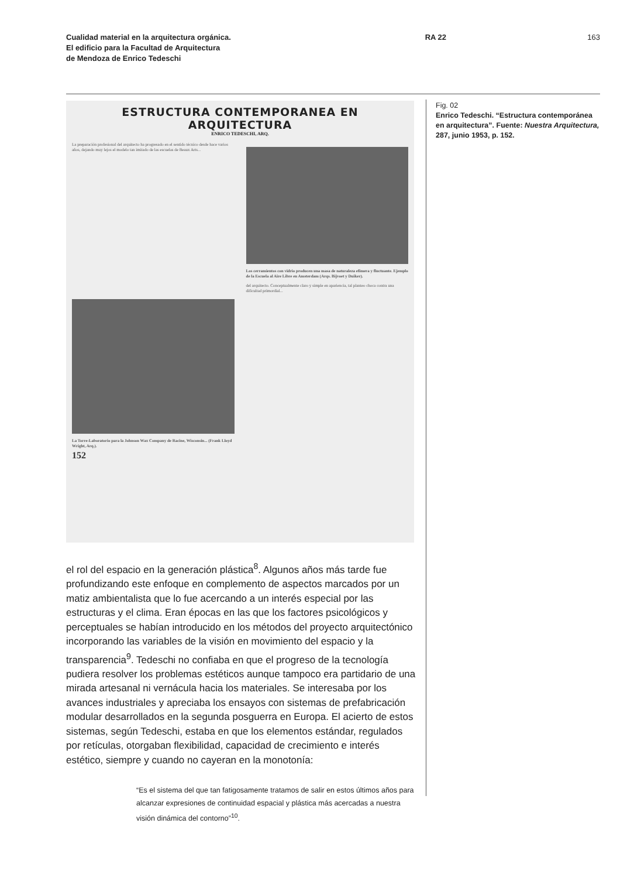Cualidad material en la arquitectura orgánica.
El edificio para la Facultad de Arquitectura
de Mendoza de Enrico Tedeschi
RA 22 163
ESTRUCTURA CONTEMPORANEA EN ARQUITECTURA
ENRICO TEDESCHI, ARQ.
La preparación profesional del arquitecto ha progresado en el sentido técnico desde hace varios años, dejando muy lejos el modelo tan imitado de las escuelas de Beaux Arts...
La Torre-Laboratorio para la Johnson Wax Company de Racine, Wisconsin... (Frank Lloyd Wright, Arq.).
152
Los cerramientos con vidrio producen una masa de naturaleza efímera y fluctuante. Ejemplo de la Escuela al Aire Libre en Amsterdam (Arqs. Bijvoet y Duiker).
del arquitecto. Conceptualmente claro y simple en apariencia, tal planteo choca contra una dificultad primordial...
el rol del espacio en la generación plástica<sup>8</sup>. Algunos años más tarde fue profundizando este enfoque en complemento de aspectos marcados por un matiz ambientalista que lo fue acercando a un interés especial por las estructuras y el clima. Eran épocas en las que los factores psicológi­cos y perceptuales se habían introducido en los métodos del proyecto arquitectónico incorporando las variables de la visión en movimiento del espacio y la transparencia<sup>9</sup>. Tedeschi no confiaba en que el progreso de la tecnología pudiera resolver los problemas estéticos aunque tampoco era partidario de una mirada artesanal ni vernácula hacia los materiales. Se interesaba por los avances industriales y apreciaba los ensayos con sistemas de prefabricación modular desarrollados en la segunda pos­guerra en Europa. El acierto de estos sistemas, según Tedeschi, estaba en que los elementos estándar, regulados por retículas, otorgaban flexi­bilidad, capacidad de crecimiento e interés estético, siempre y cuando no cayeran en la monotonía:
“Es el sistema del que tan fatigosamente tratamos de salir en estos últimos años para alcanzar expresiones de continuidad espacial y plástica más acercadas a nuestra visión dinámica del contorno”<sup>10</sup>.
Fig. 02
Enrico Tedeschi. “Estructura contemporánea en arquitectura”. Fuente: Nuestra Arquitectura, 287, junio 1953, p. 152.